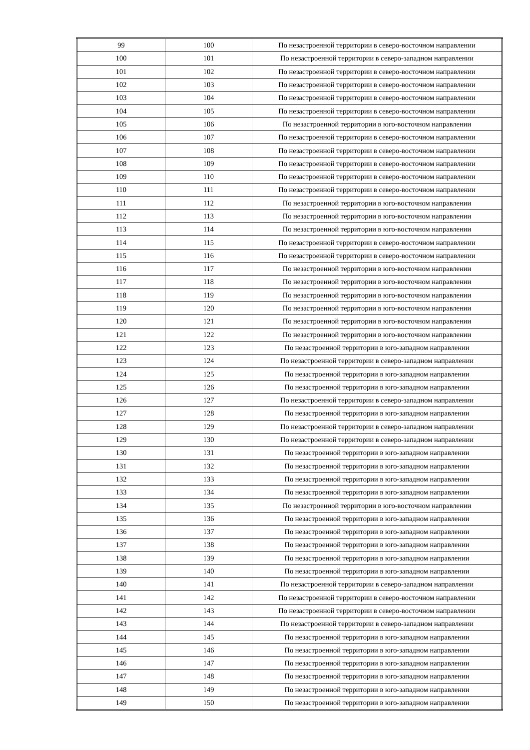| 99 | 100 | По незастроенной территории в северо-восточном направлении |
| 100 | 101 | По незастроенной территории в северо-западном направлении |
| 101 | 102 | По незастроенной территории в северо-восточном направлении |
| 102 | 103 | По незастроенной территории в северо-восточном направлении |
| 103 | 104 | По незастроенной территории в северо-восточном направлении |
| 104 | 105 | По незастроенной территории в северо-восточном направлении |
| 105 | 106 | По незастроенной территории в юго-восточном направлении |
| 106 | 107 | По незастроенной территории в северо-восточном направлении |
| 107 | 108 | По незастроенной территории в северо-восточном направлении |
| 108 | 109 | По незастроенной территории в северо-восточном направлении |
| 109 | 110 | По незастроенной территории в северо-восточном направлении |
| 110 | 111 | По незастроенной территории в северо-восточном направлении |
| 111 | 112 | По незастроенной территории в юго-восточном направлении |
| 112 | 113 | По незастроенной территории в юго-восточном направлении |
| 113 | 114 | По незастроенной территории в юго-восточном направлении |
| 114 | 115 | По незастроенной территории в северо-восточном направлении |
| 115 | 116 | По незастроенной территории в северо-восточном направлении |
| 116 | 117 | По незастроенной территории в юго-восточном направлении |
| 117 | 118 | По незастроенной территории в юго-восточном направлении |
| 118 | 119 | По незастроенной территории в юго-восточном направлении |
| 119 | 120 | По незастроенной территории в юго-восточном направлении |
| 120 | 121 | По незастроенной территории в юго-восточном направлении |
| 121 | 122 | По незастроенной территории в юго-восточном направлении |
| 122 | 123 | По незастроенной территории в юго-западном направлении |
| 123 | 124 | По незастроенной территории в северо-западном направлении |
| 124 | 125 | По незастроенной территории в юго-западном направлении |
| 125 | 126 | По незастроенной территории в юго-западном направлении |
| 126 | 127 | По незастроенной территории в северо-западном направлении |
| 127 | 128 | По незастроенной территории в юго-западном направлении |
| 128 | 129 | По незастроенной территории в северо-западном направлении |
| 129 | 130 | По незастроенной территории в северо-западном направлении |
| 130 | 131 | По незастроенной территории в юго-западном направлении |
| 131 | 132 | По незастроенной территории в юго-западном направлении |
| 132 | 133 | По незастроенной территории в юго-западном направлении |
| 133 | 134 | По незастроенной территории в юго-западном направлении |
| 134 | 135 | По незастроенной территории в юго-восточном направлении |
| 135 | 136 | По незастроенной территории в юго-западном направлении |
| 136 | 137 | По незастроенной территории в юго-западном направлении |
| 137 | 138 | По незастроенной территории в юго-западном направлении |
| 138 | 139 | По незастроенной территории в юго-западном направлении |
| 139 | 140 | По незастроенной территории в юго-западном направлении |
| 140 | 141 | По незастроенной территории в северо-западном направлении |
| 141 | 142 | По незастроенной территории в северо-восточном направлении |
| 142 | 143 | По незастроенной территории в северо-восточном направлении |
| 143 | 144 | По незастроенной территории в северо-западном направлении |
| 144 | 145 | По незастроенной территории в юго-западном направлении |
| 145 | 146 | По незастроенной территории в юго-западном направлении |
| 146 | 147 | По незастроенной территории в юго-западном направлении |
| 147 | 148 | По незастроенной территории в юго-западном направлении |
| 148 | 149 | По незастроенной территории в юго-западном направлении |
| 149 | 150 | По незастроенной территории в юго-западном направлении |